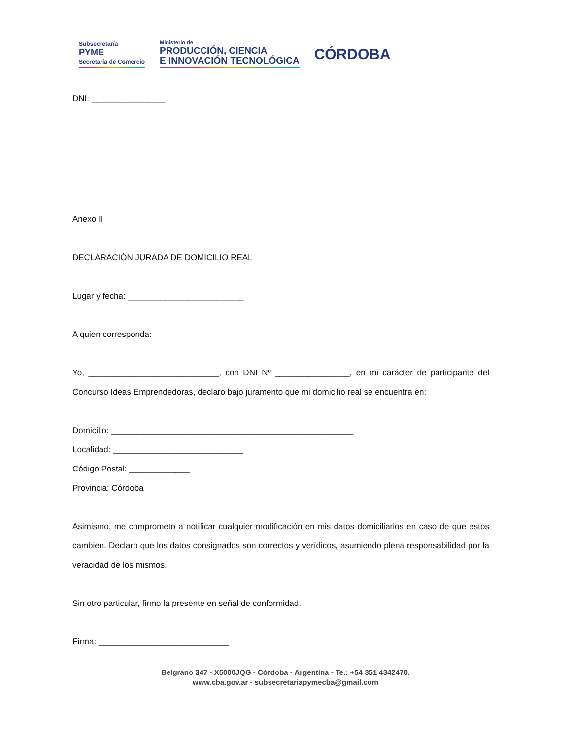Subsecretaría
PYME
Secretaría de Comercio
Ministerio de
PRODUCCIÓN, CIENCIA
E INNOVACIÓN TECNOLÓGICA
CÓRDOBA
DNI: ________________
Anexo II
DECLARACIÓN JURADA DE DOMICILIO REAL
Lugar y fecha: _________________________
A quien corresponda:
Yo, ____________________________, con DNI Nº ________________, en mi carácter de participante del Concurso Ideas Emprendedoras, declaro bajo juramento que mi domicilio real se encuentra en:
Domicilio: ____________________________________________________
Localidad: ____________________________
Código Postal: _____________
Provincia: Córdoba
Asimismo, me comprometo a notificar cualquier modificación en mis datos domiciliarios en caso de que estos cambien. Declaro que los datos consignados son correctos y verídicos, asumiendo plena responsabilidad por la veracidad de los mismos.
Sin otro particular, firmo la presente en señal de conformidad.
Firma: ____________________________
Belgrano 347 - X5000JQG - Córdoba - Argentina - Te.: +54 351 4342470.
www.cba.gov.ar - subsecretariapymecba@gmail.com